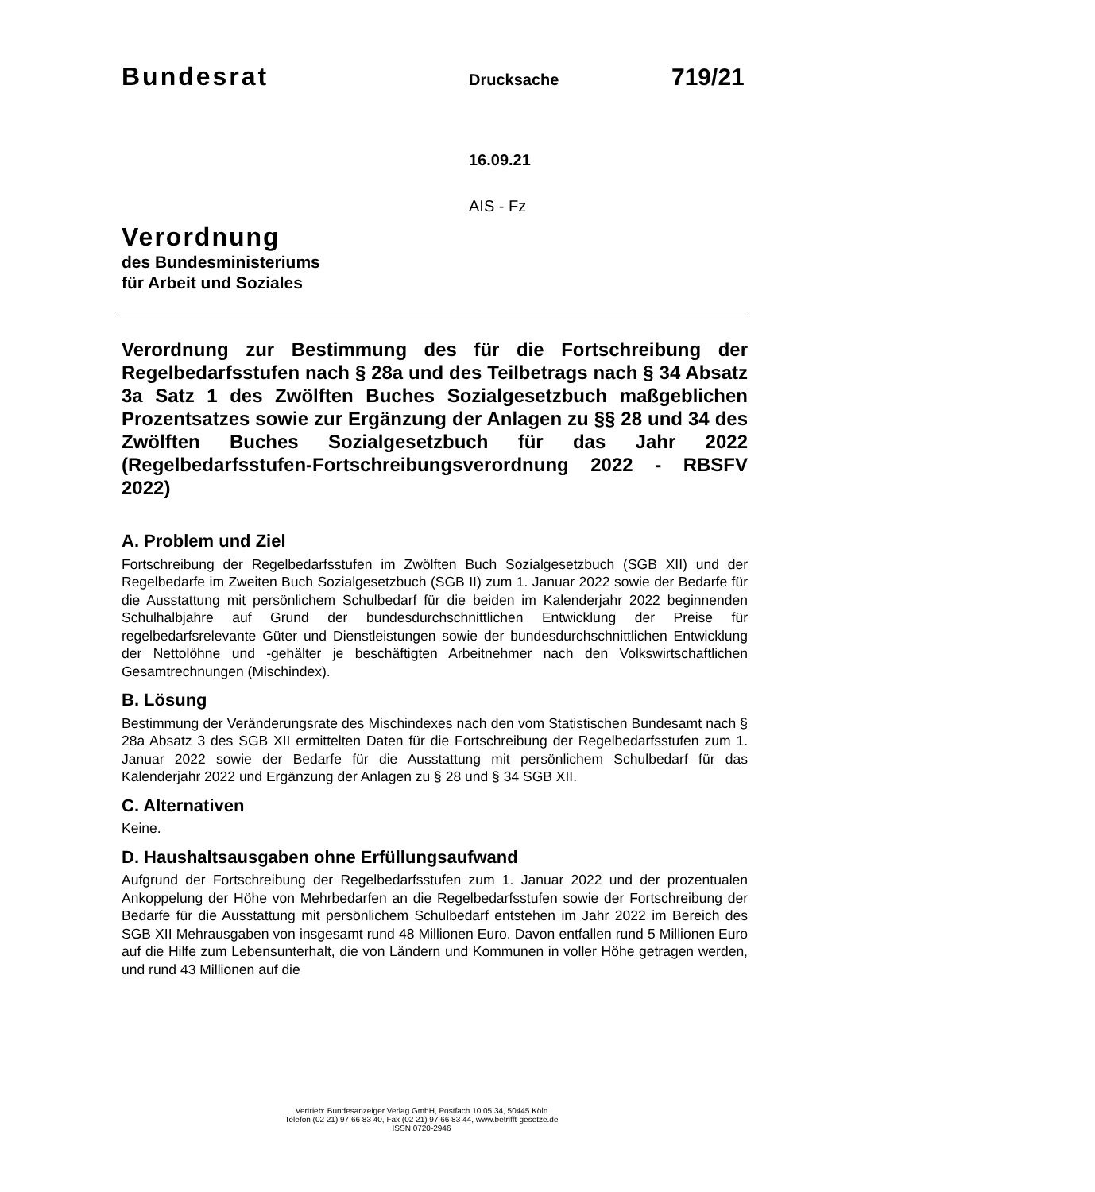Bundesrat Drucksache 719/21
16.09.21
AIS - Fz
Verordnung
des Bundesministeriums
für Arbeit und Soziales
Verordnung zur Bestimmung des für die Fortschreibung der Regelbedarfsstufen nach § 28a und des Teilbetrags nach § 34 Absatz 3a Satz 1 des Zwölften Buches Sozialgesetzbuch maßgeblichen Prozentsatzes sowie zur Ergänzung der Anlagen zu §§ 28 und 34 des Zwölften Buches Sozialgesetzbuch für das Jahr 2022 (Regelbedarfsstufen-Fortschreibungs­verordnung 2022 - RBSFV 2022)
A. Problem und Ziel
Fortschreibung der Regelbedarfsstufen im Zwölften Buch Sozialgesetzbuch (SGB XII) und der Regelbedarfe im Zweiten Buch Sozialgesetzbuch (SGB II) zum 1. Januar 2022 sowie der Bedarfe für die Ausstattung mit persönlichem Schulbedarf für die beiden im Kalender­jahr 2022 beginnenden Schulhalbjahre auf Grund der bundesdurchschnittlichen Entwick­lung der Preise für regelbedarfsrelevante Güter und Dienstleistungen sowie der bundes­durchschnittlichen Entwicklung der Nettolöhne und -gehälter je beschäftigten Arbeitneh­mer nach den Volkswirtschaftlichen Gesamtrechnungen (Mischindex).
B. Lösung
Bestimmung der Veränderungsrate des Mischindexes nach den vom Statistischen Bun­desamt nach § 28a Absatz 3 des SGB XII ermittelten Daten für die Fortschreibung der Regelbedarfsstufen zum 1. Januar 2022 sowie der Bedarfe für die Ausstattung mit per­sönlichem Schulbedarf für das Kalenderjahr 2022 und Ergänzung der Anlagen zu § 28 und § 34 SGB XII.
C. Alternativen
Keine.
D. Haushaltsausgaben ohne Erfüllungsaufwand
Aufgrund der Fortschreibung der Regelbedarfsstufen zum 1. Januar 2022 und der prozen­tualen Ankoppelung der Höhe von Mehrbedarfen an die Regelbedarfsstufen sowie der Fortschreibung der Bedarfe für die Ausstattung mit persönlichem Schulbedarf entstehen im Jahr 2022 im Bereich des SGB XII Mehrausgaben von insgesamt rund 48 Millionen Euro. Davon entfallen rund 5 Millionen Euro auf die Hilfe zum Lebensunterhalt, die von Ländern und Kommunen in voller Höhe getragen werden, und rund 43 Millionen auf die
Vertrieb: Bundesanzeiger Verlag GmbH, Postfach 10 05 34, 50445 Köln
Telefon (02 21) 97 66 83 40, Fax (02 21) 97 66 83 44, www.betrifft-gesetze.de
ISSN 0720-2946